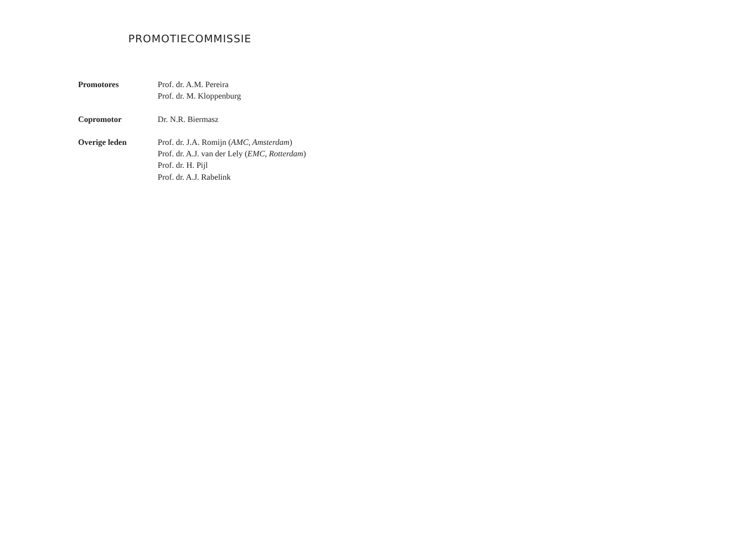PROMOTIECOMMISSIE
Promotores Prof. dr. A.M. Pereira
Prof. dr. M. Kloppenburg
Copromotor Dr. N.R. Biermasz
Overige leden Prof. dr. J.A. Romijn (AMC, Amsterdam)
Prof. dr. A.J. van der Lely (EMC, Rotterdam)
Prof. dr. H. Pijl
Prof. dr. A.J. Rabelink